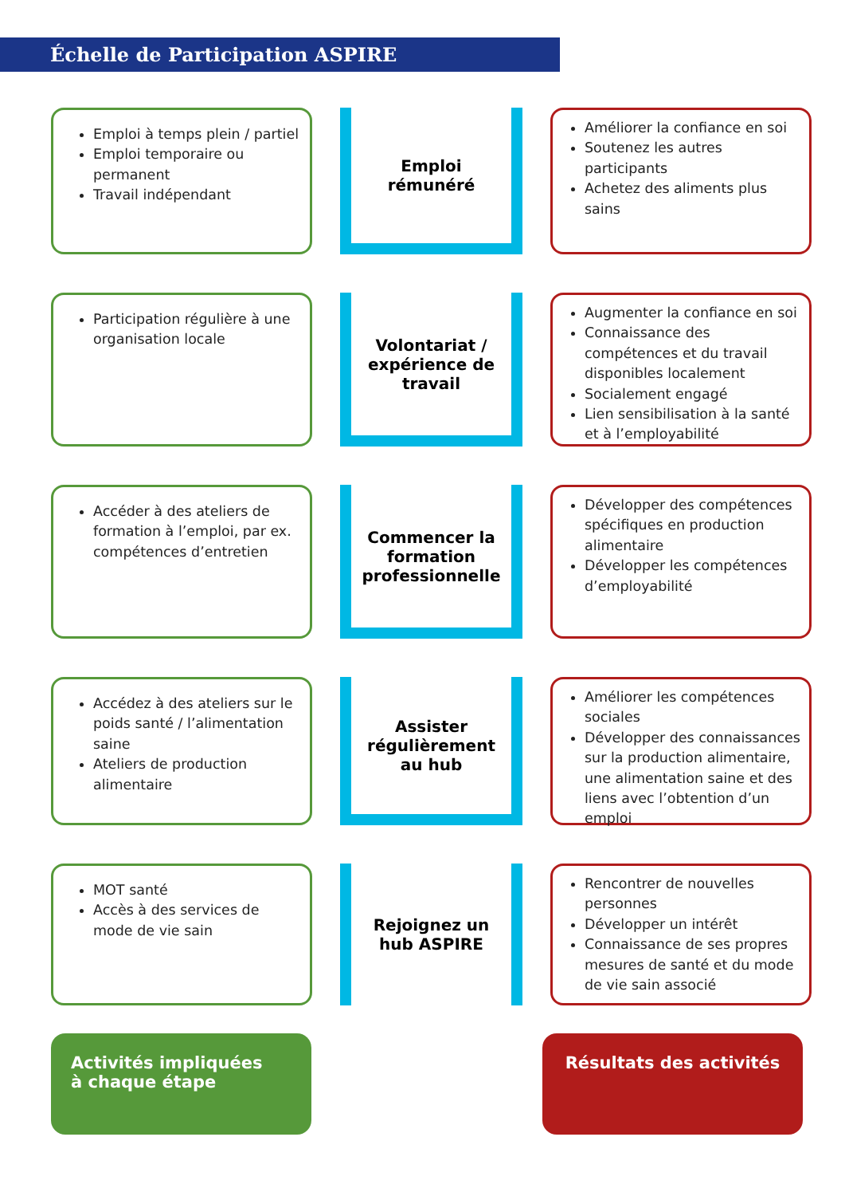Échelle de Participation ASPIRE
Emploi à temps plein / partiel
Emploi temporaire ou permanent
Travail indépendant
Emploi
rémunéré
Améliorer la confiance en soi
Soutenez les autres participants
Achetez des aliments plus sains
Participation régulière à une organisation locale
Volontariat /
expérience de
travail
Augmenter la confiance en soi
Connaissance des compétences et du travail disponibles localement
Socialement engagé
Lien sensibilisation à la santé et à l’employabilité
Accéder à des ateliers de formation à l’emploi, par ex. compétences d’entretien
Commencer la
formation
professionnelle
Développer des compétences spécifiques en production alimentaire
Développer les compétences d’employabilité
Accédez à des ateliers sur le poids santé / l’alimentation saine
Ateliers de production alimentaire
Assister
régulièrement
au hub
Améliorer les compétences sociales
Développer des connaissances sur la production alimentaire, une alimentation saine et des liens avec l’obtention d’un emploi
MOT santé
Accès à des services de mode de vie sain
Rejoignez un
hub ASPIRE
Rencontrer de nouvelles personnes
Développer un intérêt
Connaissance de ses propres mesures de santé et du mode de vie sain associé
Activités impliquées
à chaque étape
Résultats des activités